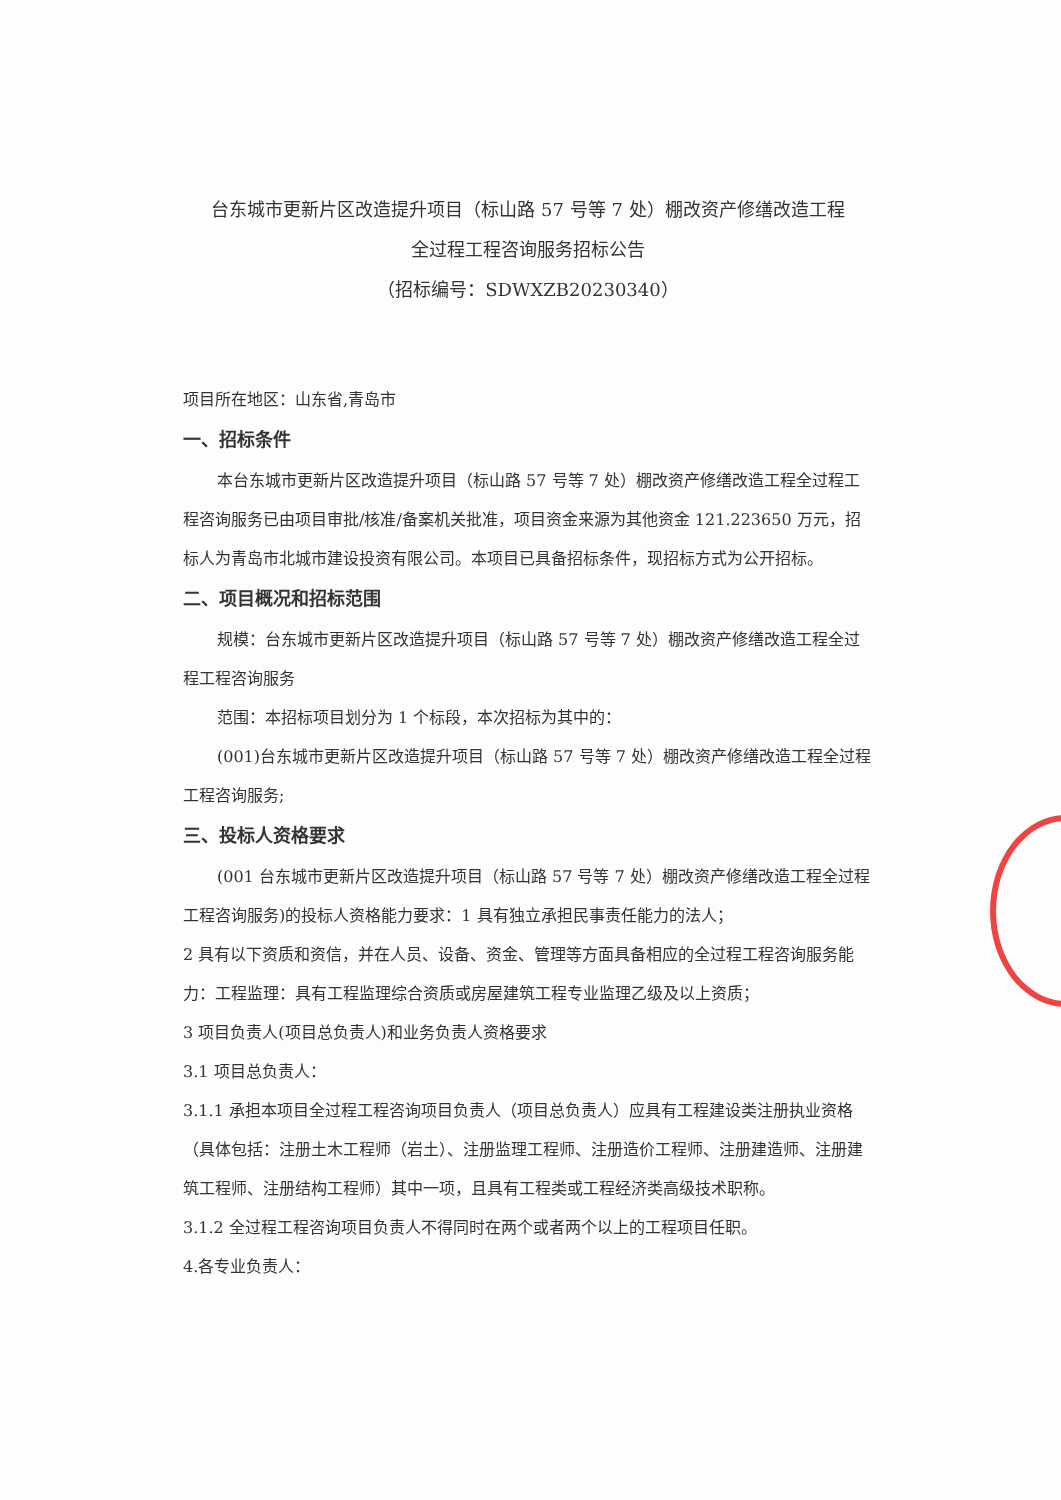台东城市更新片区改造提升项目（标山路 57 号等 7 处）棚改资产修缮改造工程
全过程工程咨询服务招标公告
（招标编号：SDWXZB20230340）
项目所在地区：山东省,青岛市
一、招标条件
本台东城市更新片区改造提升项目（标山路 57 号等 7 处）棚改资产修缮改造工程全过程工程咨询服务已由项目审批/核准/备案机关批准，项目资金来源为其他资金 121.223650 万元，招标人为青岛市北城市建设投资有限公司。本项目已具备招标条件，现招标方式为公开招标。
二、项目概况和招标范围
规模：台东城市更新片区改造提升项目（标山路 57 号等 7 处）棚改资产修缮改造工程全过程工程咨询服务
范围：本招标项目划分为 1 个标段，本次招标为其中的：
(001)台东城市更新片区改造提升项目（标山路 57 号等 7 处）棚改资产修缮改造工程全过程工程咨询服务;
三、投标人资格要求
(001 台东城市更新片区改造提升项目（标山路 57 号等 7 处）棚改资产修缮改造工程全过程工程咨询服务)的投标人资格能力要求：1 具有独立承担民事责任能力的法人；
2 具有以下资质和资信，并在人员、设备、资金、管理等方面具备相应的全过程工程咨询服务能力：工程监理：具有工程监理综合资质或房屋建筑工程专业监理乙级及以上资质；
3 项目负责人(项目总负责人)和业务负责人资格要求
3.1 项目总负责人：
3.1.1 承担本项目全过程工程咨询项目负责人（项目总负责人）应具有工程建设类注册执业资格（具体包括：注册土木工程师（岩土）、注册监理工程师、注册造价工程师、注册建造师、注册建筑工程师、注册结构工程师）其中一项，且具有工程类或工程经济类高级技术职称。
3.1.2 全过程工程咨询项目负责人不得同时在两个或者两个以上的工程项目任职。
4.各专业负责人：